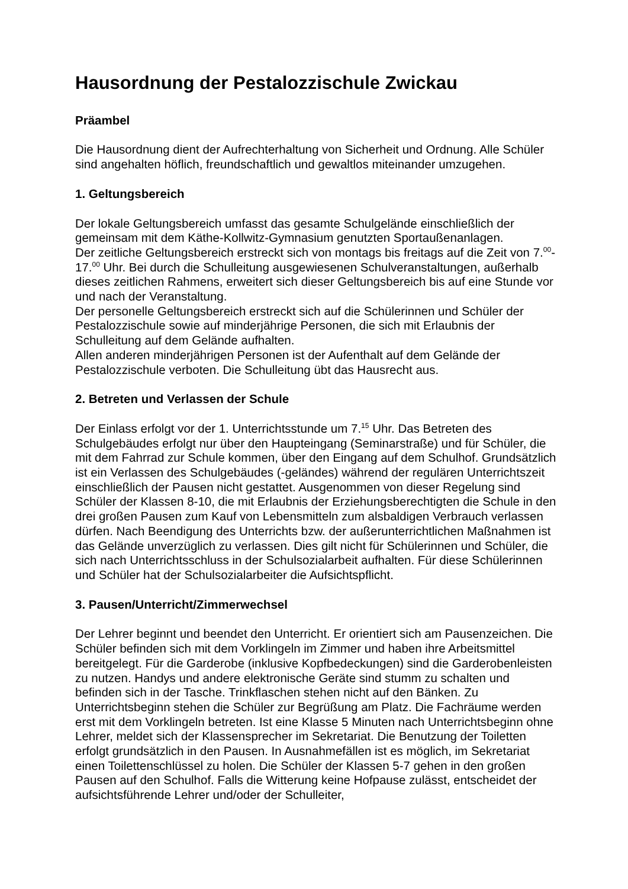Hausordnung der Pestalozzischule Zwickau
Präambel
Die Hausordnung dient der Aufrechterhaltung von Sicherheit und Ordnung. Alle Schüler sind angehalten höflich, freundschaftlich und gewaltlos miteinander umzugehen.
1. Geltungsbereich
Der lokale Geltungsbereich umfasst das gesamte Schulgelände einschließlich der gemeinsam mit dem Käthe-Kollwitz-Gymnasium genutzten Sportaußenanlagen.
Der zeitliche Geltungsbereich erstreckt sich von montags bis freitags auf die Zeit von 7.<sup>00</sup>-17.<sup>00</sup> Uhr. Bei durch die Schulleitung ausgewiesenen Schulveranstaltungen, außerhalb dieses zeitlichen Rahmens, erweitert sich dieser Geltungsbereich bis auf eine Stunde vor und nach der Veranstaltung.
Der personelle Geltungsbereich erstreckt sich auf die Schülerinnen und Schüler der Pestalozzischule sowie auf minderjährige Personen, die sich mit Erlaubnis der Schulleitung auf dem Gelände aufhalten.
Allen anderen minderjährigen Personen ist der Aufenthalt auf dem Gelände der Pestalozzischule verboten. Die Schulleitung übt das Hausrecht aus.
2. Betreten und Verlassen der Schule
Der Einlass erfolgt vor der 1. Unterrichtsstunde um 7.<sup>15</sup> Uhr. Das Betreten des Schulgebäudes erfolgt nur über den Haupteingang (Seminarstraße) und für Schüler, die mit dem Fahrrad zur Schule kommen, über den Eingang auf dem Schulhof. Grundsätzlich ist ein Verlassen des Schulgebäudes (-geländes) während der regulären Unterrichtszeit einschließlich der Pausen nicht gestattet. Ausgenommen von dieser Regelung sind Schüler der Klassen 8-10, die mit Erlaubnis der Erziehungsberechtigten die Schule in den drei großen Pausen zum Kauf von Lebensmitteln zum alsbaldigen Verbrauch verlassen dürfen. Nach Beendigung des Unterrichts bzw. der außerunterrichtlichen Maßnahmen ist das Gelände unverzüglich zu verlassen. Dies gilt nicht für Schülerinnen und Schüler, die sich nach Unterrichtsschluss in der Schulsozialarbeit aufhalten. Für diese Schülerinnen und Schüler hat der Schulsozialarbeiter die Aufsichtspflicht.
3. Pausen/Unterricht/Zimmerwechsel
Der Lehrer beginnt und beendet den Unterricht. Er orientiert sich am Pausenzeichen. Die Schüler befinden sich mit dem Vorklingeln im Zimmer und haben ihre Arbeitsmittel bereitgelegt. Für die Garderobe (inklusive Kopfbedeckungen) sind die Garderobenleisten zu nutzen. Handys und andere elektronische Geräte sind stumm zu schalten und befinden sich in der Tasche. Trinkflaschen stehen nicht auf den Bänken. Zu Unterrichtsbeginn stehen die Schüler zur Begrüßung am Platz. Die Fachräume werden erst mit dem Vorklingeln betreten. Ist eine Klasse 5 Minuten nach Unterrichtsbeginn ohne Lehrer, meldet sich der Klassensprecher im Sekretariat. Die Benutzung der Toiletten erfolgt grundsätzlich in den Pausen. In Ausnahmefällen ist es möglich, im Sekretariat einen Toilettenschlüssel zu holen. Die Schüler der Klassen 5-7 gehen in den großen Pausen auf den Schulhof. Falls die Witterung keine Hofpause zulässt, entscheidet der aufsichtsführende Lehrer und/oder der Schulleiter,